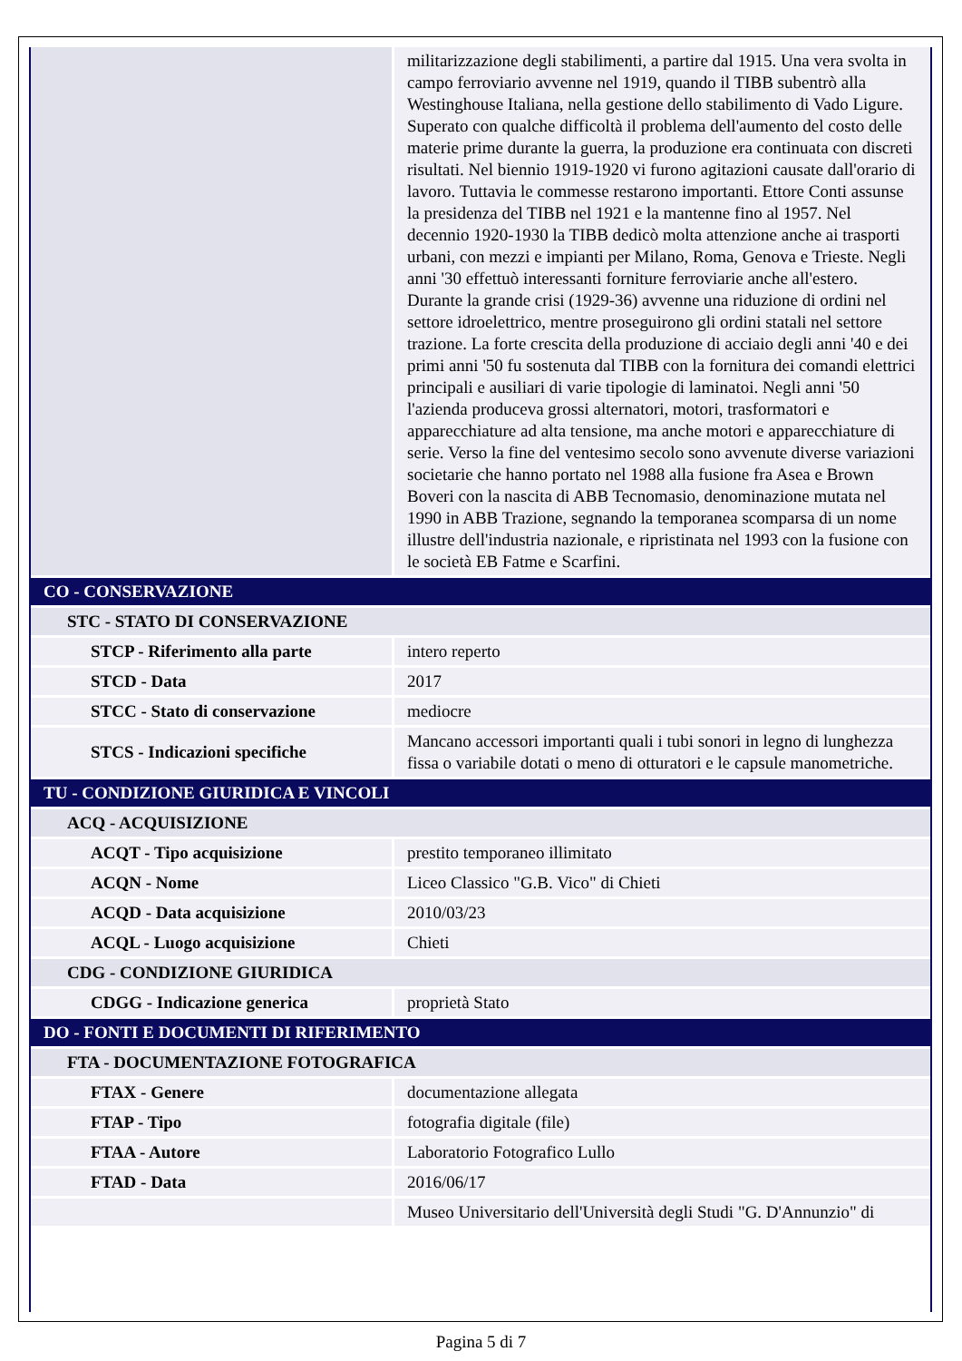| | militarizzazione degli stabilimenti, a partire dal 1915. Una vera svolta in campo ferroviario avvenne nel 1919, quando il TIBB subentrò alla Westinghouse Italiana, nella gestione dello stabilimento di Vado Ligure. Superato con qualche difficoltà il problema dell'aumento del costo delle materie prime durante la guerra, la produzione era continuata con discreti risultati. Nel biennio 1919-1920 vi furono agitazioni causate dall'orario di lavoro. Tuttavia le commesse restarono importanti. Ettore Conti assunse la presidenza del TIBB nel 1921 e la mantenne fino al 1957. Nel decennio 1920-1930 la TIBB dedicò molta attenzione anche ai trasporti urbani, con mezzi e impianti per Milano, Roma, Genova e Trieste. Negli anni '30 effettuò interessanti forniture ferroviarie anche all'estero. Durante la grande crisi (1929-36) avvenne una riduzione di ordini nel settore idroelettrico, mentre proseguirono gli ordini statali nel settore trazione. La forte crescita della produzione di acciaio degli anni '40 e dei primi anni '50 fu sostenuta dal TIBB con la fornitura dei comandi elettrici principali e ausiliari di varie tipologie di laminatoi. Negli anni '50 l'azienda produceva grossi alternatori, motori, trasformatori e apparecchiature ad alta tensione, ma anche motori e apparecchiature di serie. Verso la fine del ventesimo secolo sono avvenute diverse variazioni societarie che hanno portato nel 1988 alla fusione fra Asea e Brown Boveri con la nascita di ABB Tecnomasio, denominazione mutata nel 1990 in ABB Trazione, segnando la temporanea scomparsa di un nome illustre dell'industria nazionale, e ripristinata nel 1993 con la fusione con le società EB Fatme e Scarfini. |
| CO - CONSERVAZIONE | |
| STC - STATO DI CONSERVAZIONE | |
| STCP - Riferimento alla parte | intero reperto |
| STCD - Data | 2017 |
| STCC - Stato di conservazione | mediocre |
| STCS - Indicazioni specifiche | Mancano accessori importanti quali i tubi sonori in legno di lunghezza fissa o variabile dotati o meno di otturatori e le capsule manometriche. |
| TU - CONDIZIONE GIURIDICA E VINCOLI | |
| ACQ - ACQUISIZIONE | |
| ACQT - Tipo acquisizione | prestito temporaneo illimitato |
| ACQN - Nome | Liceo Classico "G.B. Vico" di Chieti |
| ACQD - Data acquisizione | 2010/03/23 |
| ACQL - Luogo acquisizione | Chieti |
| CDG - CONDIZIONE GIURIDICA | |
| CDGG - Indicazione generica | proprietà Stato |
| DO - FONTI E DOCUMENTI DI RIFERIMENTO | |
| FTA - DOCUMENTAZIONE FOTOGRAFICA | |
| FTAX - Genere | documentazione allegata |
| FTAP - Tipo | fotografia digitale (file) |
| FTAA - Autore | Laboratorio Fotografico Lullo |
| FTAD - Data | 2016/06/17 |
| | Museo Universitario dell'Università degli Studi "G. D'Annunzio" di |
Pagina 5 di 7